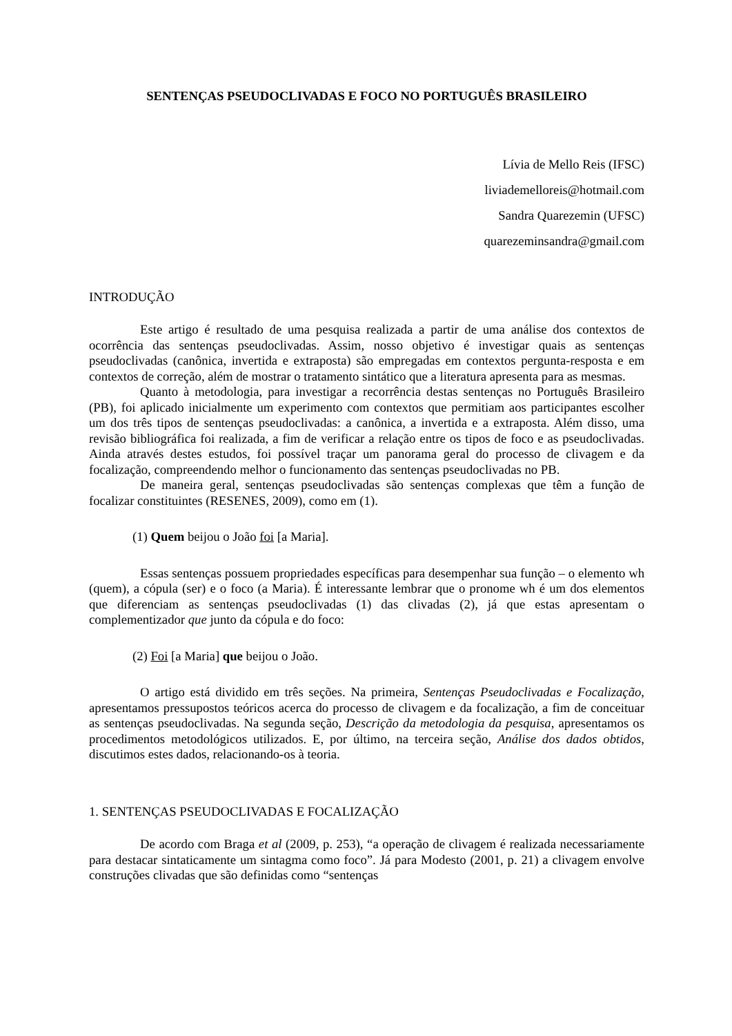SENTENÇAS PSEUDOCLIVADAS E FOCO NO PORTUGUÊS BRASILEIRO
Lívia de Mello Reis (IFSC)
liviademelloreis@hotmail.com
Sandra Quarezemin (UFSC)
quarezeminsandra@gmail.com
INTRODUÇÃO
Este artigo é resultado de uma pesquisa realizada a partir de uma análise dos contextos de ocorrência das sentenças pseudoclivadas. Assim, nosso objetivo é investigar quais as sentenças pseudoclivadas (canônica, invertida e extraposta) são empregadas em contextos pergunta-resposta e em contextos de correção, além de mostrar o tratamento sintático que a literatura apresenta para as mesmas.
Quanto à metodologia, para investigar a recorrência destas sentenças no Português Brasileiro (PB), foi aplicado inicialmente um experimento com contextos que permitiam aos participantes escolher um dos três tipos de sentenças pseudoclivadas: a canônica, a invertida e a extraposta. Além disso, uma revisão bibliográfica foi realizada, a fim de verificar a relação entre os tipos de foco e as pseudoclivadas. Ainda através destes estudos, foi possível traçar um panorama geral do processo de clivagem e da focalização, compreendendo melhor o funcionamento das sentenças pseudoclivadas no PB.
De maneira geral, sentenças pseudoclivadas são sentenças complexas que têm a função de focalizar constituintes (RESENES, 2009), como em (1).
(1) Quem beijou o João foi [a Maria].
Essas sentenças possuem propriedades específicas para desempenhar sua função – o elemento wh (quem), a cópula (ser) e o foco (a Maria). É interessante lembrar que o pronome wh é um dos elementos que diferenciam as sentenças pseudoclivadas (1) das clivadas (2), já que estas apresentam o complementizador que junto da cópula e do foco:
(2) Foi [a Maria] que beijou o João.
O artigo está dividido em três seções. Na primeira, Sentenças Pseudoclivadas e Focalização, apresentamos pressupostos teóricos acerca do processo de clivagem e da focalização, a fim de conceituar as sentenças pseudoclivadas. Na segunda seção, Descrição da metodologia da pesquisa, apresentamos os procedimentos metodológicos utilizados. E, por último, na terceira seção, Análise dos dados obtidos, discutimos estes dados, relacionando-os à teoria.
1. SENTENÇAS PSEUDOCLIVADAS E FOCALIZAÇÃO
De acordo com Braga et al (2009, p. 253), “a operação de clivagem é realizada necessariamente para destacar sintaticamente um sintagma como foco”. Já para Modesto (2001, p. 21) a clivagem envolve construções clivadas que são definidas como “sentenças